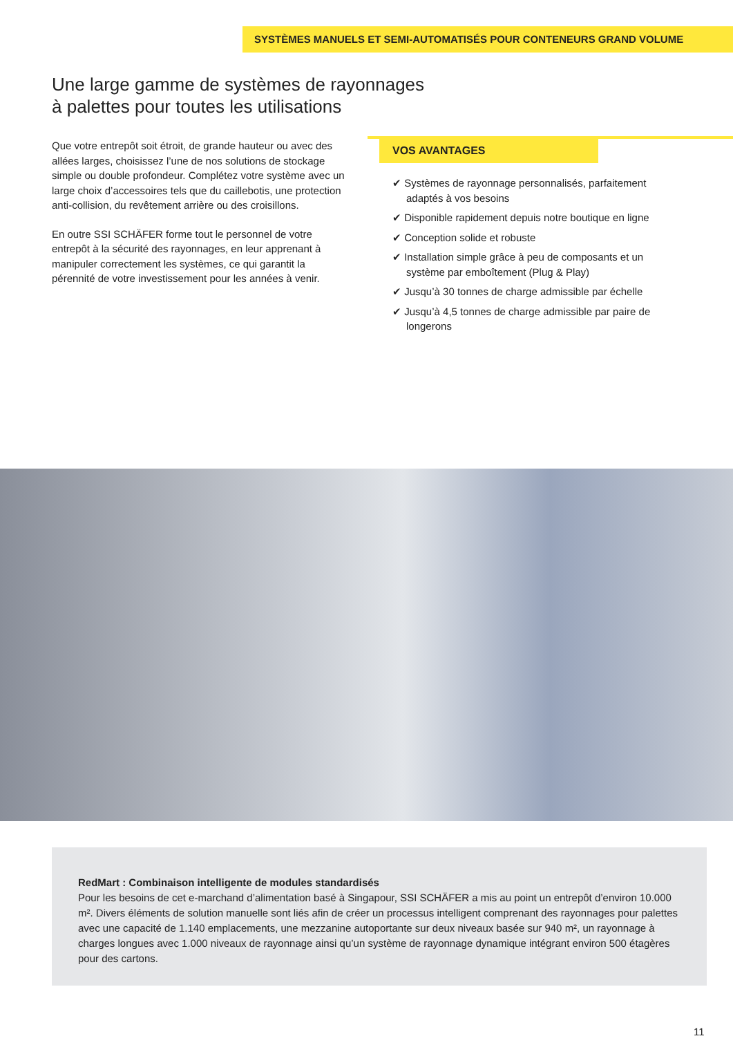SYSTÈMES MANUELS ET SEMI-AUTOMATISÉS POUR CONTENEURS GRAND VOLUME
Une large gamme de systèmes de rayonnages
à palettes pour toutes les utilisations
Que votre entrepôt soit étroit, de grande hauteur ou avec des allées larges, choisissez l’une de nos solutions de stockage simple ou double profondeur. Complétez votre système avec un large choix d’accessoires tels que du caillebotis, une protection anti-collision, du revêtement arrière ou des croisillons.
En outre SSI SCHÄFER forme tout le personnel de votre entrepôt à la sécurité des rayonnages, en leur apprenant à manipuler correctement les systèmes, ce qui garantit la pérennité de votre investissement pour les années à venir.
VOS AVANTAGES
✔ Systèmes de rayonnage personnalisés, parfaitement adaptés à vos besoins
✔ Disponible rapidement depuis notre boutique en ligne
✔ Conception solide et robuste
✔ Installation simple grâce à peu de composants et un système par emboîtement (Plug & Play)
✔ Jusqu’à 30 tonnes de charge admissible par échelle
✔ Jusqu’à 4,5 tonnes de charge admissible par paire de longerons
RedMart : Combinaison intelligente de modules standardisés
Pour les besoins de cet e-marchand d’alimentation basé à Singapour, SSI SCHÄFER a mis au point un entrepôt d’environ 10.000 m². Divers éléments de solution manuelle sont liés afin de créer un processus intelligent com­prenant des rayonnages pour palettes avec une capacité de 1.140 emplacements, une mezzanine autoportante sur deux niveaux basée sur 940 m², un rayonnage à charges longues avec 1.000 niveaux de rayonnage ainsi qu’un système de rayonnage dynamique intégrant environ 500 étagères pour des cartons.
11